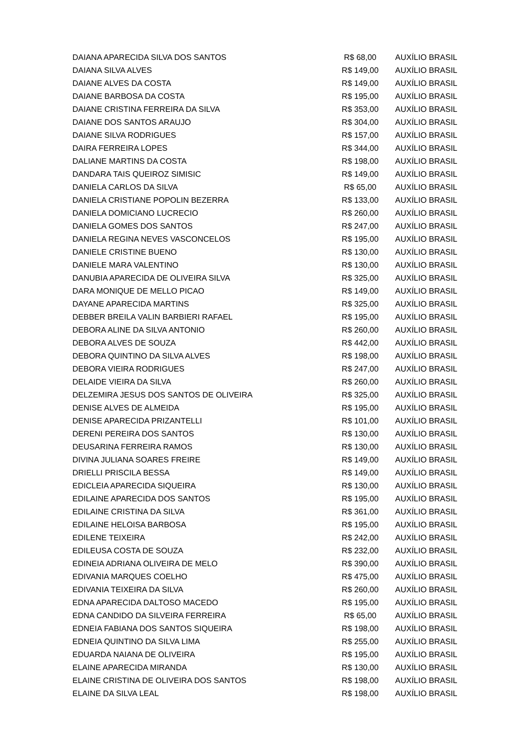| DAIANA APARECIDA SILVA DOS SANTOS | R$ 68,00 | AUXÍLIO BRASIL |
| DAIANA SILVA ALVES | R$ 149,00 | AUXÍLIO BRASIL |
| DAIANE ALVES DA COSTA | R$ 149,00 | AUXÍLIO BRASIL |
| DAIANE BARBOSA DA COSTA | R$ 195,00 | AUXÍLIO BRASIL |
| DAIANE CRISTINA FERREIRA DA SILVA | R$ 353,00 | AUXÍLIO BRASIL |
| DAIANE DOS SANTOS ARAUJO | R$ 304,00 | AUXÍLIO BRASIL |
| DAIANE SILVA RODRIGUES | R$ 157,00 | AUXÍLIO BRASIL |
| DAIRA FERREIRA LOPES | R$ 344,00 | AUXÍLIO BRASIL |
| DALIANE MARTINS DA COSTA | R$ 198,00 | AUXÍLIO BRASIL |
| DANDARA TAIS QUEIROZ SIMISIC | R$ 149,00 | AUXÍLIO BRASIL |
| DANIELA CARLOS DA SILVA | R$ 65,00 | AUXÍLIO BRASIL |
| DANIELA CRISTIANE POPOLIN BEZERRA | R$ 133,00 | AUXÍLIO BRASIL |
| DANIELA DOMICIANO LUCRECIO | R$ 260,00 | AUXÍLIO BRASIL |
| DANIELA GOMES DOS SANTOS | R$ 247,00 | AUXÍLIO BRASIL |
| DANIELA REGINA NEVES VASCONCELOS | R$ 195,00 | AUXÍLIO BRASIL |
| DANIELE CRISTINE BUENO | R$ 130,00 | AUXÍLIO BRASIL |
| DANIELE MARA VALENTINO | R$ 130,00 | AUXÍLIO BRASIL |
| DANUBIA APARECIDA DE OLIVEIRA SILVA | R$ 325,00 | AUXÍLIO BRASIL |
| DARA MONIQUE DE MELLO PICAO | R$ 149,00 | AUXÍLIO BRASIL |
| DAYANE APARECIDA MARTINS | R$ 325,00 | AUXÍLIO BRASIL |
| DEBBER BREILA VALIN BARBIERI RAFAEL | R$ 195,00 | AUXÍLIO BRASIL |
| DEBORA ALINE DA SILVA ANTONIO | R$ 260,00 | AUXÍLIO BRASIL |
| DEBORA ALVES DE SOUZA | R$ 442,00 | AUXÍLIO BRASIL |
| DEBORA QUINTINO DA SILVA ALVES | R$ 198,00 | AUXÍLIO BRASIL |
| DEBORA VIEIRA RODRIGUES | R$ 247,00 | AUXÍLIO BRASIL |
| DELAIDE VIEIRA DA SILVA | R$ 260,00 | AUXÍLIO BRASIL |
| DELZEMIRA JESUS DOS SANTOS DE OLIVEIRA | R$ 325,00 | AUXÍLIO BRASIL |
| DENISE ALVES DE ALMEIDA | R$ 195,00 | AUXÍLIO BRASIL |
| DENISE APARECIDA PRIZANTELLI | R$ 101,00 | AUXÍLIO BRASIL |
| DERENI PEREIRA DOS SANTOS | R$ 130,00 | AUXÍLIO BRASIL |
| DEUSARINA FERREIRA RAMOS | R$ 130,00 | AUXÍLIO BRASIL |
| DIVINA JULIANA SOARES FREIRE | R$ 149,00 | AUXÍLIO BRASIL |
| DRIELLI PRISCILA BESSA | R$ 149,00 | AUXÍLIO BRASIL |
| EDICLEIA APARECIDA SIQUEIRA | R$ 130,00 | AUXÍLIO BRASIL |
| EDILAINE APARECIDA DOS SANTOS | R$ 195,00 | AUXÍLIO BRASIL |
| EDILAINE CRISTINA DA SILVA | R$ 361,00 | AUXÍLIO BRASIL |
| EDILAINE HELOISA BARBOSA | R$ 195,00 | AUXÍLIO BRASIL |
| EDILENE TEIXEIRA | R$ 242,00 | AUXÍLIO BRASIL |
| EDILEUSA COSTA DE SOUZA | R$ 232,00 | AUXÍLIO BRASIL |
| EDINEIA ADRIANA OLIVEIRA DE MELO | R$ 390,00 | AUXÍLIO BRASIL |
| EDIVANIA MARQUES COELHO | R$ 475,00 | AUXÍLIO BRASIL |
| EDIVANIA TEIXEIRA DA SILVA | R$ 260,00 | AUXÍLIO BRASIL |
| EDNA APARECIDA DALTOSO MACEDO | R$ 195,00 | AUXÍLIO BRASIL |
| EDNA CANDIDO DA SILVEIRA FERREIRA | R$ 65,00 | AUXÍLIO BRASIL |
| EDNEIA FABIANA DOS SANTOS SIQUEIRA | R$ 198,00 | AUXÍLIO BRASIL |
| EDNEIA QUINTINO DA SILVA LIMA | R$ 255,00 | AUXÍLIO BRASIL |
| EDUARDA NAIANA DE OLIVEIRA | R$ 195,00 | AUXÍLIO BRASIL |
| ELAINE APARECIDA MIRANDA | R$ 130,00 | AUXÍLIO BRASIL |
| ELAINE CRISTINA DE OLIVEIRA DOS SANTOS | R$ 198,00 | AUXÍLIO BRASIL |
| ELAINE DA SILVA LEAL | R$ 198,00 | AUXÍLIO BRASIL |